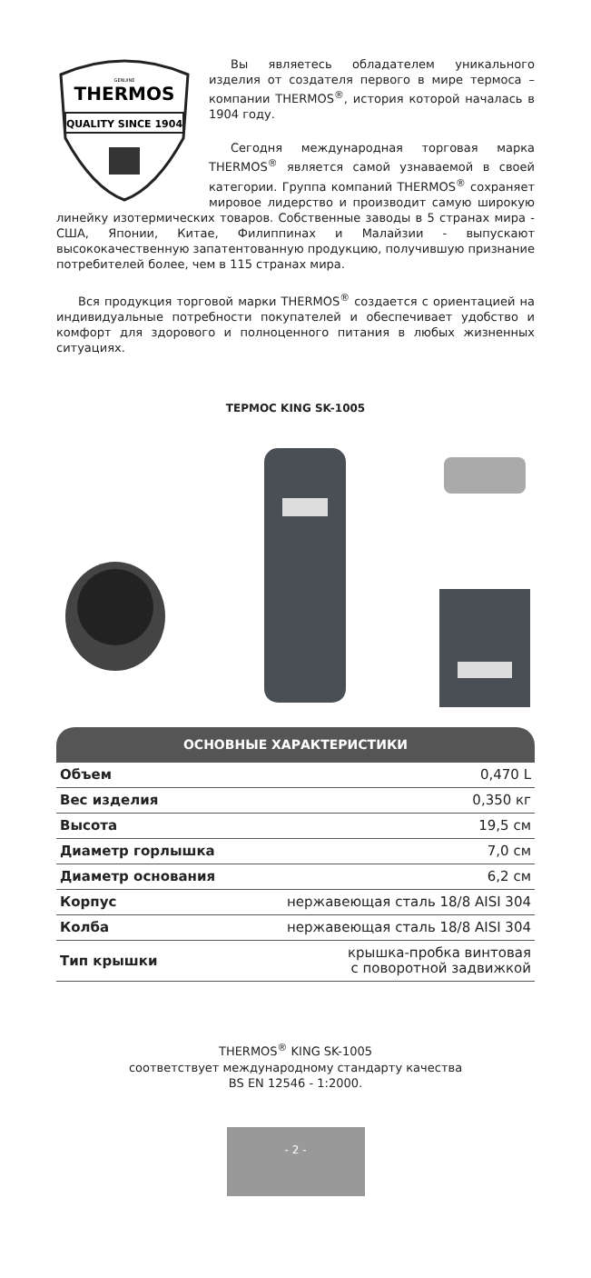GENUINE
THERMOS
QUALITY SINCE 1904
Вы являетесь обладателем уникального изделия от создателя первого в мире термоса – компании THERMOS<sup>®</sup>, история которой началась в 1904 году.
Сегодня международная торговая марка THERMOS<sup>®</sup> является самой узнаваемой в своей категории. Группа компаний THERMOS<sup>®</sup> сохраняет мировое лидерство и производит самую широкую линейку изотермических товаров. Собственные заводы в 5 странах мира - США, Японии, Китае, Филиппинах и Малайзии - выпускают высококачественную запатентованную продукцию, получившую признание потребителей более, чем в 115 странах мира.
Вся продукция торговой марки THERMOS<sup>®</sup> создается с ориентацией на индивидуальные потребности покупателей и обеспечивает удобство и комфорт для здорового и полноценного питания в любых жизненных ситуациях.
ТЕРМОС KING SK-1005
ОСНОВНЫЕ ХАРАКТЕРИСТИКИ
| Объем | 0,470 L |
| Вес изделия | 0,350 кг |
| Высота | 19,5 см |
| Диаметр горлышка | 7,0 см |
| Диаметр основания | 6,2 см |
| Корпус | нержавеющая сталь 18/8 AISI 304 |
| Колба | нержавеющая сталь 18/8 AISI 304 |
| Тип крышки | крышка-пробка винтовая с поворотной задвижкой |
THERMOS<sup>®</sup> KING SK-1005
соответствует международному стандарту качества
BS EN 12546 - 1:2000.
- 2 -